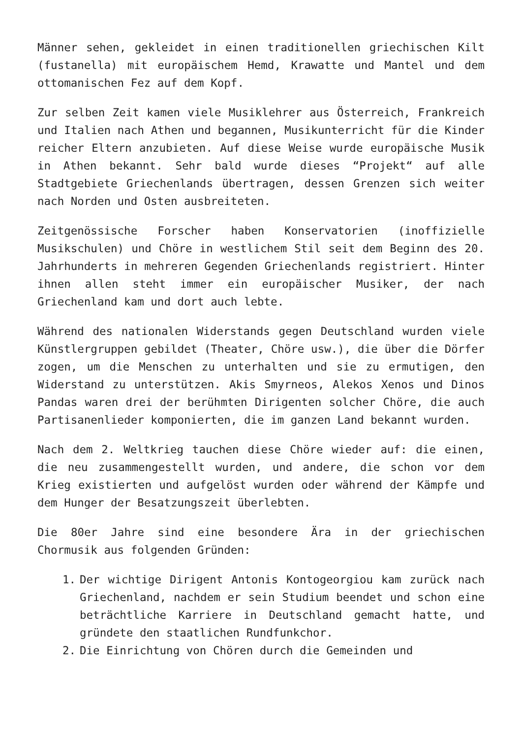Männer sehen, gekleidet in einen traditionellen griechischen Kilt (fustanella) mit europäischem Hemd, Krawatte und Mantel und dem ottomanischen Fez auf dem Kopf.
Zur selben Zeit kamen viele Musiklehrer aus Österreich, Frankreich und Italien nach Athen und begannen, Musikunterricht für die Kinder reicher Eltern anzubieten. Auf diese Weise wurde europäische Musik in Athen bekannt. Sehr bald wurde dieses “Projekt“ auf alle Stadtgebiete Griechenlands übertragen, dessen Grenzen sich weiter nach Norden und Osten ausbreiteten.
Zeitgenössische Forscher haben Konservatorien (inoffizielle Musikschulen) und Chöre in westlichem Stil seit dem Beginn des 20. Jahrhunderts in mehreren Gegenden Griechenlands registriert. Hinter ihnen allen steht immer ein europäischer Musiker, der nach Griechenland kam und dort auch lebte.
Während des nationalen Widerstands gegen Deutschland wurden viele Künstlergruppen gebildet (Theater, Chöre usw.), die über die Dörfer zogen, um die Menschen zu unterhalten und sie zu ermutigen, den Widerstand zu unterstützen. Akis Smyrneos, Alekos Xenos und Dinos Pandas waren drei der berühmten Dirigenten solcher Chöre, die auch Partisanenlieder komponierten, die im ganzen Land bekannt wurden.
Nach dem 2. Weltkrieg tauchen diese Chöre wieder auf: die einen, die neu zusammengestellt wurden, und andere, die schon vor dem Krieg existierten und aufgelöst wurden oder während der Kämpfe und dem Hunger der Besatzungszeit überlebten.
Die 80er Jahre sind eine besondere Ära in der griechischen Chormusik aus folgenden Gründen:
1. Der wichtige Dirigent Antonis Kontogeorgiou kam zurück nach Griechenland, nachdem er sein Studium beendet und schon eine beträchtliche Karriere in Deutschland gemacht hatte, und gründete den staatlichen Rundfunkchor.
2. Die Einrichtung von Chören durch die Gemeinden und